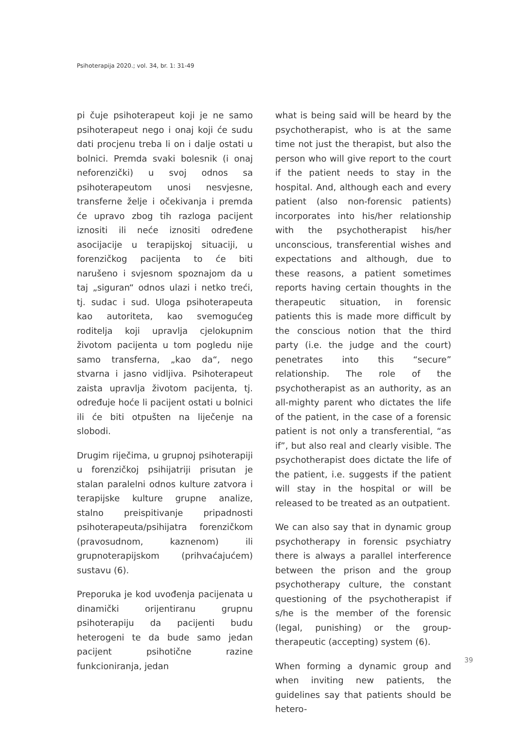Psihoterapija 2020.; vol. 34, br. 1: 31-49
pi čuje psihoterapeut koji je ne samo psihoterapeut nego i onaj koji će sudu dati procjenu treba li on i dalje ostati u bolnici. Premda svaki bolesnik (i onaj neforenzički) u svoj odnos sa psihoterapeutom unosi nesvjesne, transferne želje i očekivanja i premda će upravo zbog tih razloga pacijent iznositi ili neće iznositi određene asocijacije u terapijskoj situaciji, u forenzičkog pacijenta to će biti narušeno i svjesnom spoznajom da u taj „siguran“ odnos ulazi i netko treći, tj. sudac i sud. Uloga psihoterapeuta kao autoriteta, kao svemogućeg roditelja koji upravlja cjelokupnim životom pacijenta u tom pogledu nije samo transferna, „kao da“, nego stvarna i jasno vidljiva. Psihoterapeut zaista upravlja životom pacijenta, tj. određuje hoće li pacijent ostati u bolnici ili će biti otpušten na liječenje na slobodi.
Drugim riječima, u grupnoj psihoterapiji u forenzičkoj psihijatriji prisutan je stalan paralelni odnos kulture zatvora i terapijske kulture grupne analize, stalno preispitivanje pripadnosti psihoterapeuta/psihijatra forenzičkom (pravosudnom, kaznenom) ili grupnoterapijskom (prihvaćajućem) sustavu (6).
Preporuka je kod uvođenja pacijenata u dinamički orijentiranu grupnu psihoterapiju da pacijenti budu heterogeni te da bude samo jedan pacijent psihotične razine funkcioniranja, jedan
what is being said will be heard by the psychotherapist, who is at the same time not just the therapist, but also the person who will give report to the court if the patient needs to stay in the hospital. And, although each and every patient (also non-forensic patients) incorporates into his/her relationship with the psychotherapist his/her unconscious, transferential wishes and expectations and although, due to these reasons, a patient sometimes reports having certain thoughts in the therapeutic situation, in forensic patients this is made more difficult by the conscious notion that the third party (i.e. the judge and the court) penetrates into this “secure” relationship. The role of the psychotherapist as an authority, as an all-mighty parent who dictates the life of the patient, in the case of a forensic patient is not only a transferential, “as if”, but also real and clearly visible. The psychotherapist does dictate the life of the patient, i.e. suggests if the patient will stay in the hospital or will be released to be treated as an outpatient.
We can also say that in dynamic group psychotherapy in forensic psychiatry there is always a parallel interference between the prison and the group psychotherapy culture, the constant questioning of the psychotherapist if s/he is the member of the forensic (legal, punishing) or the group-therapeutic (accepting) system (6).
When forming a dynamic group and when inviting new patients, the guidelines say that patients should be hetero-
39